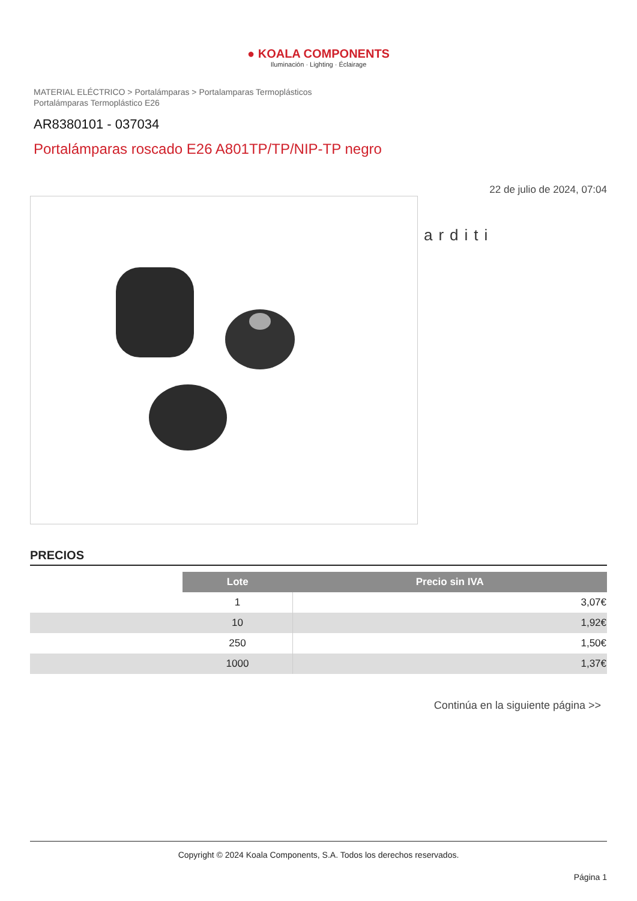● KOALA COMPONENTS
Iluminación · Lighting · Éclairage
MATERIAL ELÉCTRICO > Portalámparas > Portalamparas Termoplásticos
Portalámparas Termoplástico E26
AR8380101 - 037034
Portalámparas roscado E26 A801TP/TP/NIP-TP negro
22 de julio de 2024, 07:04
arditi
PRECIOS
| | Lote | Precio sin IVA |
| | 1 | 3,07€ |
| | 10 | 1,92€ |
| | 250 | 1,50€ |
| | 1000 | 1,37€ |
Continúa en la siguiente página >>
Copyright © 2024 Koala Components, S.A. Todos los derechos reservados.
Página 1